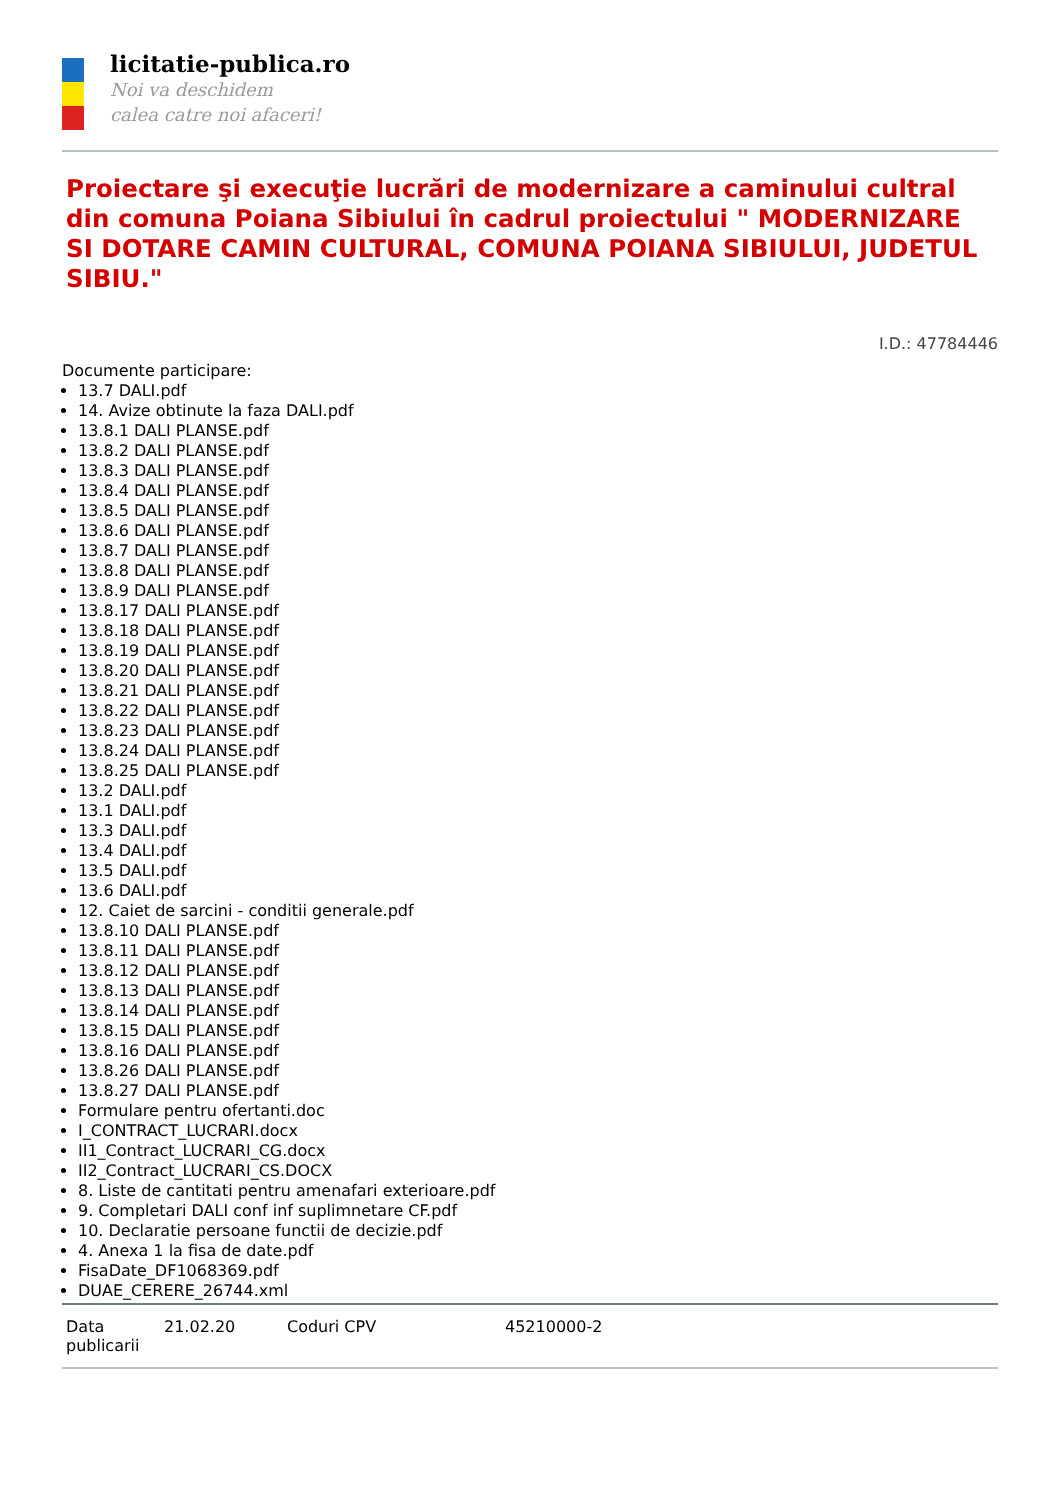licitatie-publica.ro
Noi va deschidem
calea catre noi afaceri!
Proiectare şi execuţie lucrări de modernizare a caminului cultral din comuna Poiana Sibiului în cadrul proiectului " MODERNIZARE SI DOTARE CAMIN CULTURAL, COMUNA POIANA SIBIULUI, JUDETUL SIBIU."
I.D.: 47784446
Documente participare:
13.7 DALI.pdf
14. Avize obtinute la faza DALI.pdf
13.8.1 DALI PLANSE.pdf
13.8.2 DALI PLANSE.pdf
13.8.3 DALI PLANSE.pdf
13.8.4 DALI PLANSE.pdf
13.8.5 DALI PLANSE.pdf
13.8.6 DALI PLANSE.pdf
13.8.7 DALI PLANSE.pdf
13.8.8 DALI PLANSE.pdf
13.8.9 DALI PLANSE.pdf
13.8.17 DALI PLANSE.pdf
13.8.18 DALI PLANSE.pdf
13.8.19 DALI PLANSE.pdf
13.8.20 DALI PLANSE.pdf
13.8.21 DALI PLANSE.pdf
13.8.22 DALI PLANSE.pdf
13.8.23 DALI PLANSE.pdf
13.8.24 DALI PLANSE.pdf
13.8.25 DALI PLANSE.pdf
13.2 DALI.pdf
13.1 DALI.pdf
13.3 DALI.pdf
13.4 DALI.pdf
13.5 DALI.pdf
13.6 DALI.pdf
12. Caiet de sarcini - conditii generale.pdf
13.8.10 DALI PLANSE.pdf
13.8.11 DALI PLANSE.pdf
13.8.12 DALI PLANSE.pdf
13.8.13 DALI PLANSE.pdf
13.8.14 DALI PLANSE.pdf
13.8.15 DALI PLANSE.pdf
13.8.16 DALI PLANSE.pdf
13.8.26 DALI PLANSE.pdf
13.8.27 DALI PLANSE.pdf
Formulare pentru ofertanti.doc
I_CONTRACT_LUCRARI.docx
II1_Contract_LUCRARI_CG.docx
II2_Contract_LUCRARI_CS.DOCX
8. Liste de cantitati pentru amenafari exterioare.pdf
9. Completari DALI conf inf suplimnetare CF.pdf
10. Declaratie persoane functii de decizie.pdf
4. Anexa 1 la fisa de date.pdf
FisaDate_DF1068369.pdf
DUAE_CERERE_26744.xml
| Data publicarii | 21.02.20 | Coduri CPV | 45210000-2 |